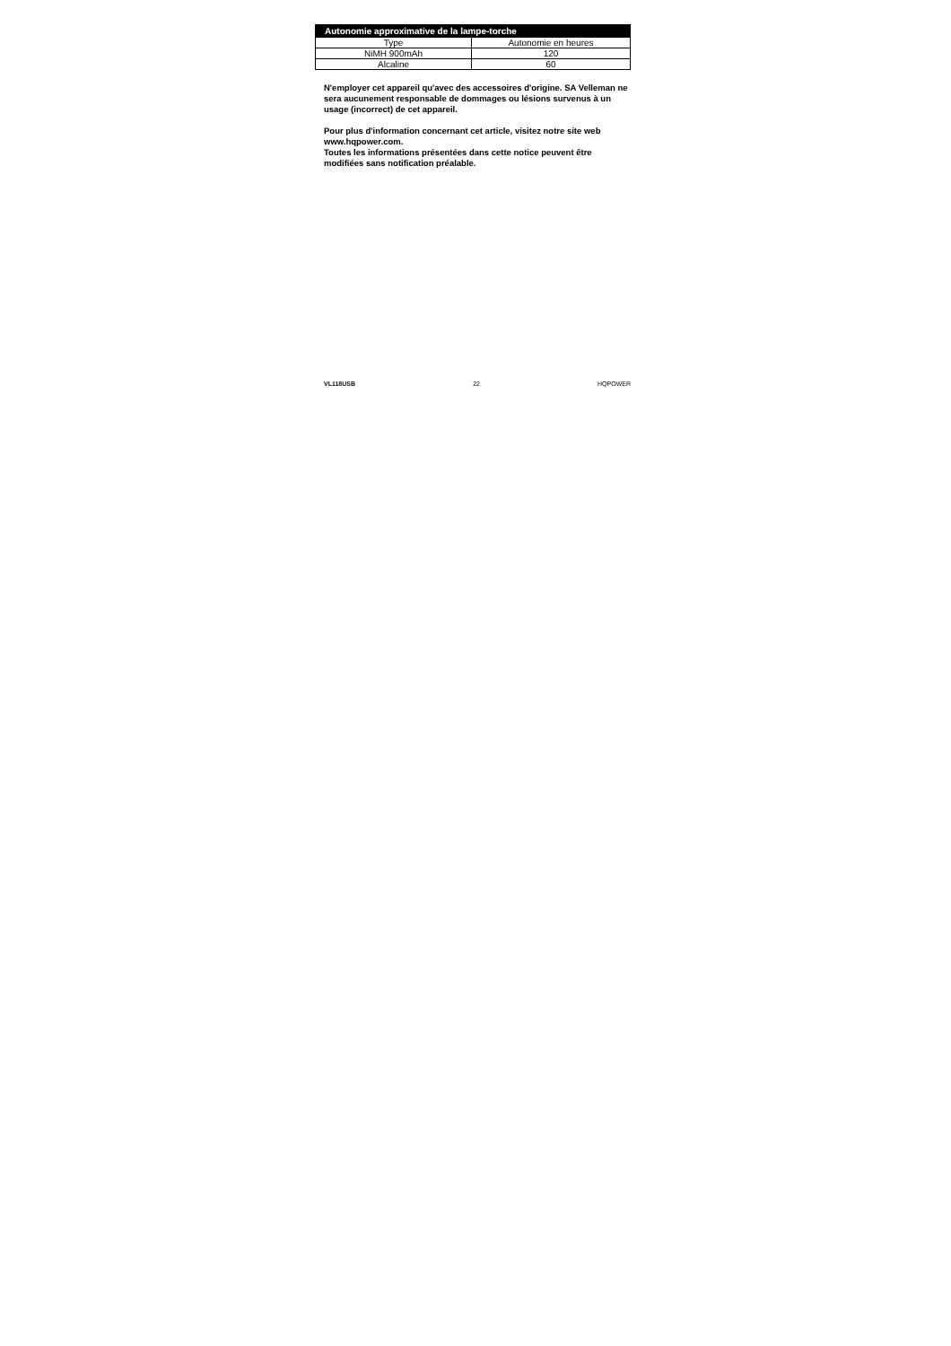| Autonomie approximative de la lampe-torche | |
| --- | --- |
| Type | Autonomie en heures |
| NiMH 900mAh | 120 |
| Alcaline | 60 |
N'employer cet appareil qu'avec des accessoires d'origine. SA Velleman ne sera aucunement responsable de dommages ou lésions survenus à un usage (incorrect) de cet appareil.
Pour plus d'information concernant cet article, visitez notre site web www.hqpower.com.
Toutes les informations présentées dans cette notice peuvent être modifiées sans notification préalable.
VL118USB 22 HQPOWER